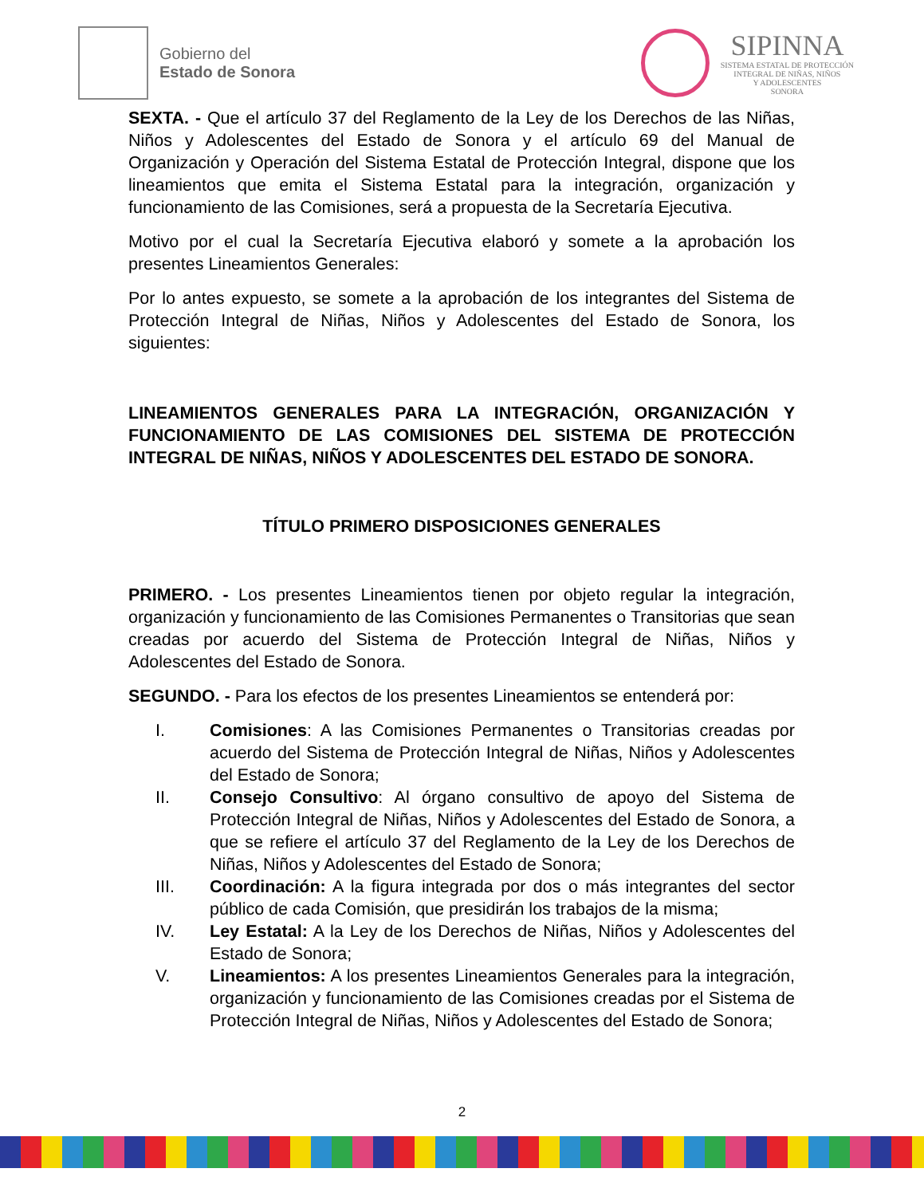Gobierno del
Estado de Sonora
SIPINNA
SISTEMA ESTATAL DE PROTECCIÓN
INTEGRAL DE NIÑAS, NIÑOS
Y ADOLESCENTES
SONORA
SEXTA. - Que el artículo 37 del Reglamento de la Ley de los Derechos de las Niñas, Niños y Adolescentes del Estado de Sonora y el artículo 69 del Manual de Organización y Operación del Sistema Estatal de Protección Integral, dispone que los lineamientos que emita el Sistema Estatal para la integración, organización y funcionamiento de las Comisiones, será a propuesta de la Secretaría Ejecutiva.
Motivo por el cual la Secretaría Ejecutiva elaboró y somete a la aprobación los presentes Lineamientos Generales:
Por lo antes expuesto, se somete a la aprobación de los integrantes del Sistema de Protección Integral de Niñas, Niños y Adolescentes del Estado de Sonora, los siguientes:
LINEAMIENTOS GENERALES PARA LA INTEGRACIÓN, ORGANIZACIÓN Y FUNCIONAMIENTO DE LAS COMISIONES DEL SISTEMA DE PROTECCIÓN INTEGRAL DE NIÑAS, NIÑOS Y ADOLESCENTES DEL ESTADO DE SONORA.
TÍTULO PRIMERO DISPOSICIONES GENERALES
PRIMERO. - Los presentes Lineamientos tienen por objeto regular la integración, organización y funcionamiento de las Comisiones Permanentes o Transitorias que sean creadas por acuerdo del Sistema de Protección Integral de Niñas, Niños y Adolescentes del Estado de Sonora.
SEGUNDO. - Para los efectos de los presentes Lineamientos se entenderá por:
I. Comisiones: A las Comisiones Permanentes o Transitorias creadas por acuerdo del Sistema de Protección Integral de Niñas, Niños y Adolescentes del Estado de Sonora;
II. Consejo Consultivo: Al órgano consultivo de apoyo del Sistema de Protección Integral de Niñas, Niños y Adolescentes del Estado de Sonora, a que se refiere el artículo 37 del Reglamento de la Ley de los Derechos de Niñas, Niños y Adolescentes del Estado de Sonora;
III. Coordinación: A la figura integrada por dos o más integrantes del sector público de cada Comisión, que presidirán los trabajos de la misma;
IV. Ley Estatal: A la Ley de los Derechos de Niñas, Niños y Adolescentes del Estado de Sonora;
V. Lineamientos: A los presentes Lineamientos Generales para la integración, organización y funcionamiento de las Comisiones creadas por el Sistema de Protección Integral de Niñas, Niños y Adolescentes del Estado de Sonora;
2